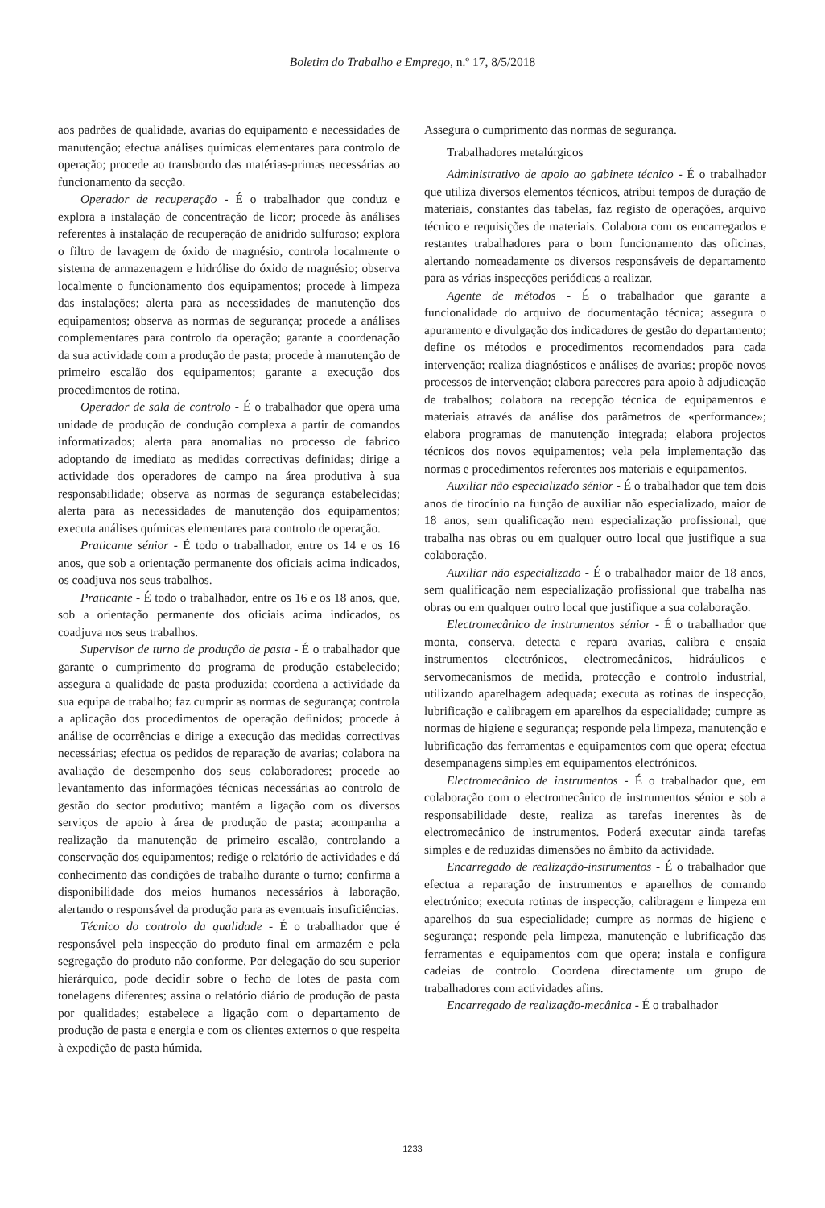Boletim do Trabalho e Emprego, n.º 17, 8/5/2018
aos padrões de qualidade, avarias do equipamento e necessidades de manutenção; efectua análises químicas elementares para controlo de operação; procede ao transbordo das matérias-primas necessárias ao funcionamento da secção.
Operador de recuperação - É o trabalhador que conduz e explora a instalação de concentração de licor; procede às análises referentes à instalação de recuperação de anidrido sulfuroso; explora o filtro de lavagem de óxido de magnésio, controla localmente o sistema de armazenagem e hidrólise do óxido de magnésio; observa localmente o funcionamento dos equipamentos; procede à limpeza das instalações; alerta para as necessidades de manutenção dos equipamentos; observa as normas de segurança; procede a análises complementares para controlo da operação; garante a coordenação da sua actividade com a produção de pasta; procede à manutenção de primeiro escalão dos equipamentos; garante a execução dos procedimentos de rotina.
Operador de sala de controlo - É o trabalhador que opera uma unidade de produção de condução complexa a partir de comandos informatizados; alerta para anomalias no processo de fabrico adoptando de imediato as medidas correctivas definidas; dirige a actividade dos operadores de campo na área produtiva à sua responsabilidade; observa as normas de segurança estabelecidas; alerta para as necessidades de manutenção dos equipamentos; executa análises químicas elementares para controlo de operação.
Praticante sénior - É todo o trabalhador, entre os 14 e os 16 anos, que sob a orientação permanente dos oficiais acima indicados, os coadjuva nos seus trabalhos.
Praticante - É todo o trabalhador, entre os 16 e os 18 anos, que, sob a orientação permanente dos oficiais acima indicados, os coadjuva nos seus trabalhos.
Supervisor de turno de produção de pasta - É o trabalhador que garante o cumprimento do programa de produção estabelecido; assegura a qualidade de pasta produzida; coordena a actividade da sua equipa de trabalho; faz cumprir as normas de segurança; controla a aplicação dos procedimentos de operação definidos; procede à análise de ocorrências e dirige a execução das medidas correctivas necessárias; efectua os pedidos de reparação de avarias; colabora na avaliação de desempenho dos seus colaboradores; procede ao levantamento das informações técnicas necessárias ao controlo de gestão do sector produtivo; mantém a ligação com os diversos serviços de apoio à área de produção de pasta; acompanha a realização da manutenção de primeiro escalão, controlando a conservação dos equipamentos; redige o relatório de actividades e dá conhecimento das condições de trabalho durante o turno; confirma a disponibilidade dos meios humanos necessários à laboração, alertando o responsável da produção para as eventuais insuficiências.
Técnico do controlo da qualidade - É o trabalhador que é responsável pela inspecção do produto final em armazém e pela segregação do produto não conforme. Por delegação do seu superior hierárquico, pode decidir sobre o fecho de lotes de pasta com tonelagens diferentes; assina o relatório diário de produção de pasta por qualidades; estabelece a ligação com o departamento de produção de pasta e energia e com os clientes externos o que respeita à expedição de pasta húmida.
Assegura o cumprimento das normas de segurança.
Trabalhadores metalúrgicos
Administrativo de apoio ao gabinete técnico - É o trabalhador que utiliza diversos elementos técnicos, atribui tempos de duração de materiais, constantes das tabelas, faz registo de operações, arquivo técnico e requisições de materiais. Colabora com os encarregados e restantes trabalhadores para o bom funcionamento das oficinas, alertando nomeadamente os diversos responsáveis de departamento para as várias inspecções periódicas a realizar.
Agente de métodos - É o trabalhador que garante a funcionalidade do arquivo de documentação técnica; assegura o apuramento e divulgação dos indicadores de gestão do departamento; define os métodos e procedimentos recomendados para cada intervenção; realiza diagnósticos e análises de avarias; propõe novos processos de intervenção; elabora pareceres para apoio à adjudicação de trabalhos; colabora na recepção técnica de equipamentos e materiais através da análise dos parâmetros de «performance»; elabora programas de manutenção integrada; elabora projectos técnicos dos novos equipamentos; vela pela implementação das normas e procedimentos referentes aos materiais e equipamentos.
Auxiliar não especializado sénior - É o trabalhador que tem dois anos de tirocínio na função de auxiliar não especializado, maior de 18 anos, sem qualificação nem especialização profissional, que trabalha nas obras ou em qualquer outro local que justifique a sua colaboração.
Auxiliar não especializado - É o trabalhador maior de 18 anos, sem qualificação nem especialização profissional que trabalha nas obras ou em qualquer outro local que justifique a sua colaboração.
Electromecânico de instrumentos sénior - É o trabalhador que monta, conserva, detecta e repara avarias, calibra e ensaia instrumentos electrónicos, electromecânicos, hidráulicos e servomecanismos de medida, protecção e controlo industrial, utilizando aparelhagem adequada; executa as rotinas de inspecção, lubrificação e calibragem em aparelhos da especialidade; cumpre as normas de higiene e segurança; responde pela limpeza, manutenção e lubrificação das ferramentas e equipamentos com que opera; efectua desempanagens simples em equipamentos electrónicos.
Electromecânico de instrumentos - É o trabalhador que, em colaboração com o electromecânico de instrumentos sénior e sob a responsabilidade deste, realiza as tarefas inerentes às de electromecânico de instrumentos. Poderá executar ainda tarefas simples e de reduzidas dimensões no âmbito da actividade.
Encarregado de realização-instrumentos - É o trabalhador que efectua a reparação de instrumentos e aparelhos de comando electrónico; executa rotinas de inspecção, calibragem e limpeza em aparelhos da sua especialidade; cumpre as normas de higiene e segurança; responde pela limpeza, manutenção e lubrificação das ferramentas e equipamentos com que opera; instala e configura cadeias de controlo. Coordena directamente um grupo de trabalhadores com actividades afins.
Encarregado de realização-mecânica - É o trabalhador
1233